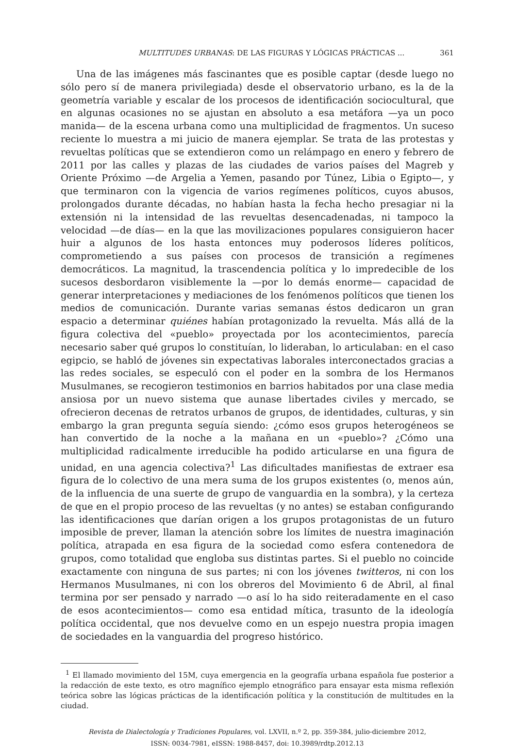MULTITUDES URBANAS: DE LAS FIGURAS Y LÓGICAS PRÁCTICAS ... 361
Una de las imágenes más fascinantes que es posible captar (desde luego no sólo pero sí de manera privilegiada) desde el observatorio urbano, es la de la geometría variable y escalar de los procesos de identificación sociocultural, que en algunas ocasiones no se ajustan en absoluto a esa metáfora —ya un poco manida— de la escena urbana como una multiplicidad de fragmentos. Un suceso reciente lo muestra a mi juicio de manera ejemplar. Se trata de las protestas y revueltas políticas que se extendieron como un relámpago en enero y febrero de 2011 por las calles y plazas de las ciudades de varios países del Magreb y Oriente Próximo —de Argelia a Yemen, pasando por Túnez, Libia o Egipto—, y que terminaron con la vigencia de varios regímenes políticos, cuyos abusos, prolongados durante décadas, no habían hasta la fecha hecho presagiar ni la extensión ni la intensidad de las revueltas desencadenadas, ni tampoco la velocidad —de días— en la que las movilizaciones populares consiguieron hacer huir a algunos de los hasta entonces muy poderosos líderes políticos, comprometiendo a sus países con procesos de transición a regímenes democráticos. La magnitud, la trascendencia política y lo impredecible de los sucesos desbordaron visiblemente la —por lo demás enorme— capacidad de generar interpretaciones y mediaciones de los fenómenos políticos que tienen los medios de comunicación. Durante varias semanas éstos dedicaron un gran espacio a determinar quiénes habían protagonizado la revuelta. Más allá de la figura colectiva del «pueblo» proyectada por los acontecimientos, parecía necesario saber qué grupos lo constituían, lo lideraban, lo articulaban: en el caso egipcio, se habló de jóvenes sin expectativas laborales interconectados gracias a las redes sociales, se especuló con el poder en la sombra de los Hermanos Musulmanes, se recogieron testimonios en barrios habitados por una clase media ansiosa por un nuevo sistema que aunase libertades civiles y mercado, se ofrecieron decenas de retratos urbanos de grupos, de identidades, culturas, y sin embargo la gran pregunta seguía siendo: ¿cómo esos grupos heterogéneos se han convertido de la noche a la mañana en un «pueblo»? ¿Cómo una multiplicidad radicalmente irreducible ha podido articularse en una figura de unidad, en una agencia colectiva?<sup>1</sup> Las dificultades manifiestas de extraer esa figura de lo colectivo de una mera suma de los grupos existentes (o, menos aún, de la influencia de una suerte de grupo de vanguardia en la sombra), y la certeza de que en el propio proceso de las revueltas (y no antes) se estaban configurando las identificaciones que darían origen a los grupos protagonistas de un futuro imposible de prever, llaman la atención sobre los límites de nuestra imaginación política, atrapada en esa figura de la sociedad como esfera contenedora de grupos, como totalidad que engloba sus distintas partes. Si el pueblo no coincide exactamente con ninguna de sus partes; ni con los jóvenes twitteros, ni con los Hermanos Musulmanes, ni con los obreros del Movimiento 6 de Abril, al final termina por ser pensado y narrado —o así lo ha sido reiteradamente en el caso de esos acontecimientos— como esa entidad mítica, trasunto de la ideología política occidental, que nos devuelve como en un espejo nuestra propia imagen de sociedades en la vanguardia del progreso histórico.
<sup>1</sup> El llamado movimiento del 15M, cuya emergencia en la geografía urbana española fue posterior a la redacción de este texto, es otro magnífico ejemplo etnográfico para ensayar esta misma reflexión teórica sobre las lógicas prácticas de la identificación política y la constitución de multitudes en la ciudad.
Revista de Dialectología y Tradiciones Populares, vol. LXVII, n.º 2, pp. 359-384, julio-diciembre 2012,
ISSN: 0034-7981, eISSN: 1988-8457, doi: 10.3989/rdtp.2012.13